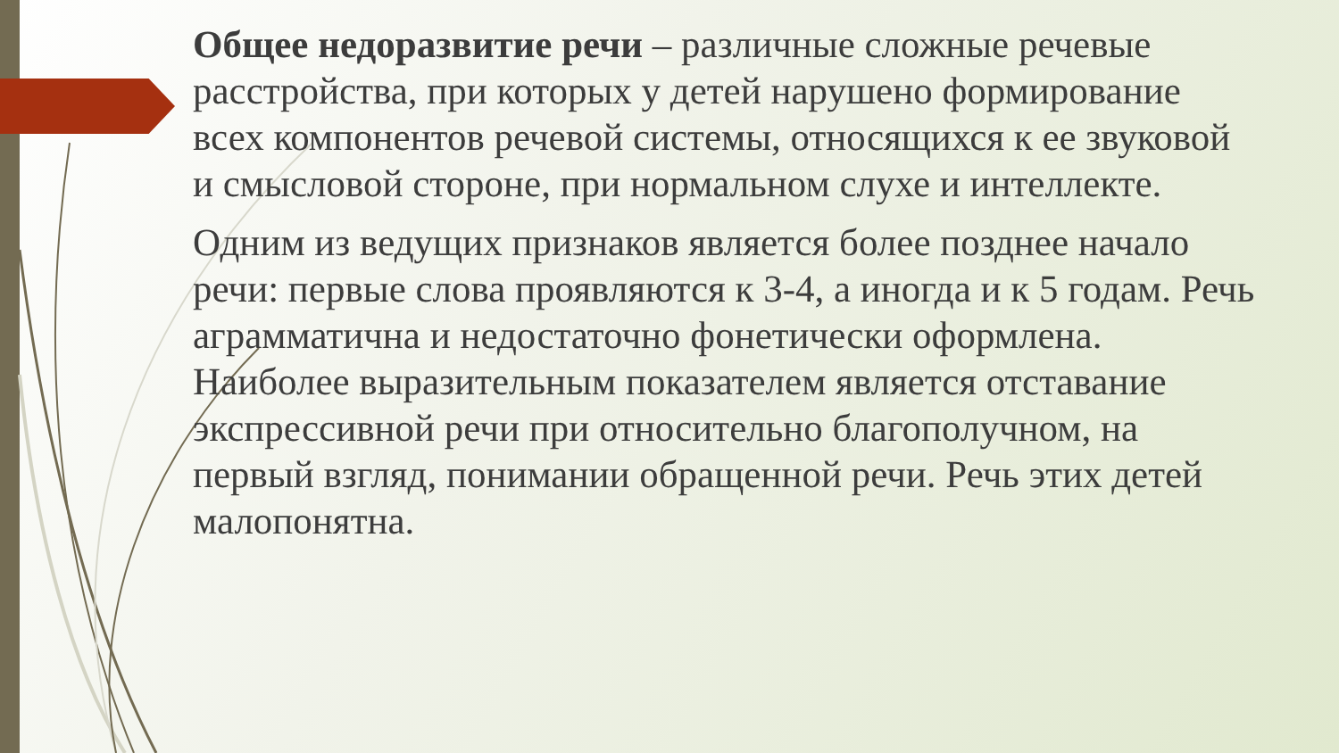Общее недоразвитие речи – различные сложные речевые расстройства, при которых у детей нарушено формирование всех компонентов речевой системы, относящихся к ее звуковой и смысловой стороне, при нормальном слухе и интеллекте.
Одним из ведущих признаков является более позднее начало речи: первые слова проявляются к 3-4, а иногда и к 5 годам. Речь аграмматична и недостаточно фонетически оформлена. Наиболее выразительным показателем является отставание экспрессивной речи при относительно благополучном, на первый взгляд, понимании обращенной речи. Речь этих детей малопонятна.